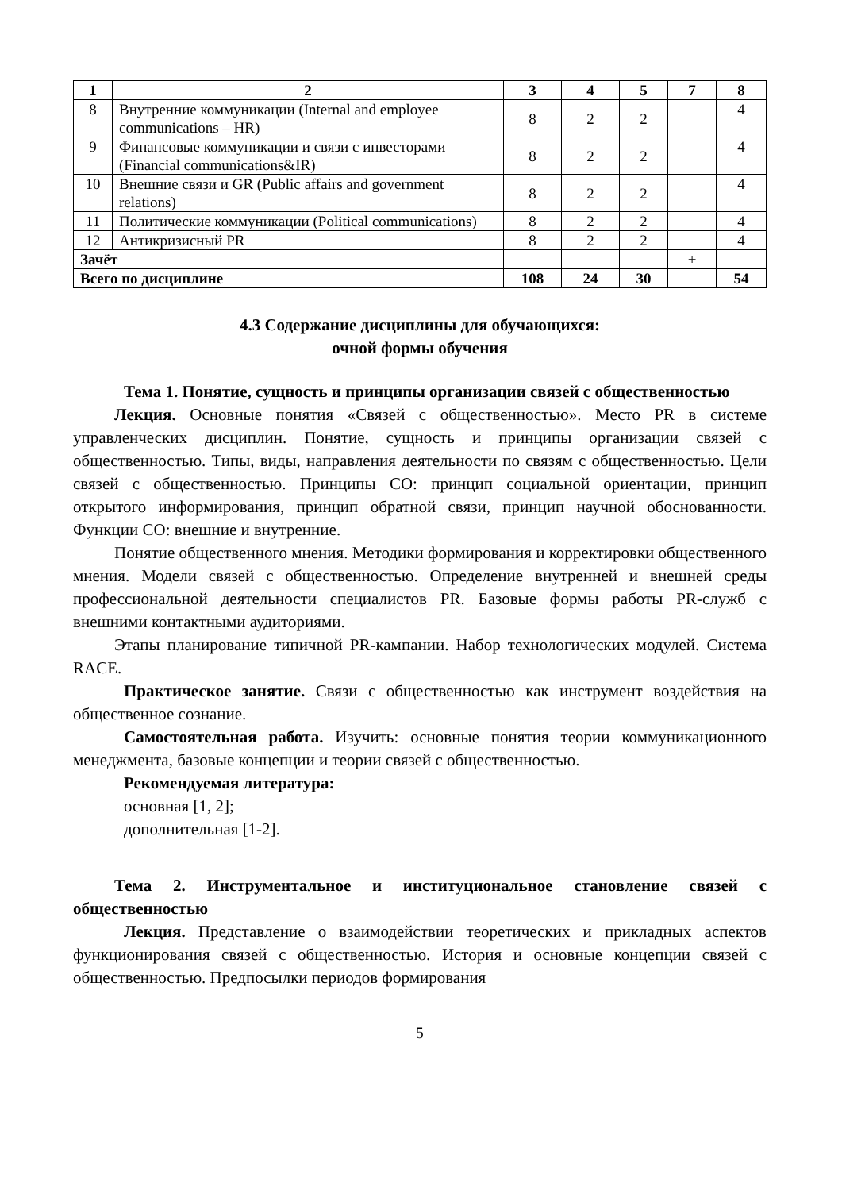| 1 | 2 | 3 | 4 | 5 | 7 | 8 |
| --- | --- | --- | --- | --- | --- | --- |
| 8 | Внутренние коммуникации (Internal and employee communications – HR) | 8 | 2 | 2 | | 4 |
| 9 | Финансовые коммуникации и связи с инвесторами (Financial communications&IR) | 8 | 2 | 2 | | 4 |
| 10 | Внешние связи и GR (Public affairs and government relations) | 8 | 2 | 2 | | 4 |
| 11 | Политические коммуникации (Political communications) | 8 | 2 | 2 | | 4 |
| 12 | Антикризисный PR | 8 | 2 | 2 | | 4 |
| Зачёт | | | | | + | |
| Всего по дисциплине | | 108 | 24 | 30 | | 54 |
4.3 Содержание дисциплины для обучающихся:
очной формы обучения
Тема 1. Понятие, сущность и принципы организации связей с общественностью
Лекция. Основные понятия «Связей с общественностью». Место PR в системе управленческих дисциплин. Понятие, сущность и принципы организации связей с общественностью. Типы, виды, направления деятельности по связям с общественностью. Цели связей с общественностью. Принципы СО: принцип социальной ориентации, принцип открытого информирования, принцип обратной связи, принцип научной обоснованности. Функции СО: внешние и внутренние.
Понятие общественного мнения. Методики формирования и корректировки общественного мнения. Модели связей с общественностью. Определение внутренней и внешней среды профессиональной деятельности специалистов PR. Базовые формы работы PR-служб с внешними контактными аудиториями.
Этапы планирование типичной PR-кампании. Набор технологических модулей. Система RACE.
Практическое занятие. Связи с общественностью как инструмент воздействия на общественное сознание.
Самостоятельная работа. Изучить: основные понятия теории коммуникационного менеджмента, базовые концепции и теории связей с общественностью.
Рекомендуемая литература:
основная [1, 2];
дополнительная [1-2].
Тема 2. Инструментальное и институциональное становление связей с общественностью
Лекция. Представление о взаимодействии теоретических и прикладных аспектов функционирования связей с общественностью. История и основные концепции связей с общественностью. Предпосылки периодов формирования
5